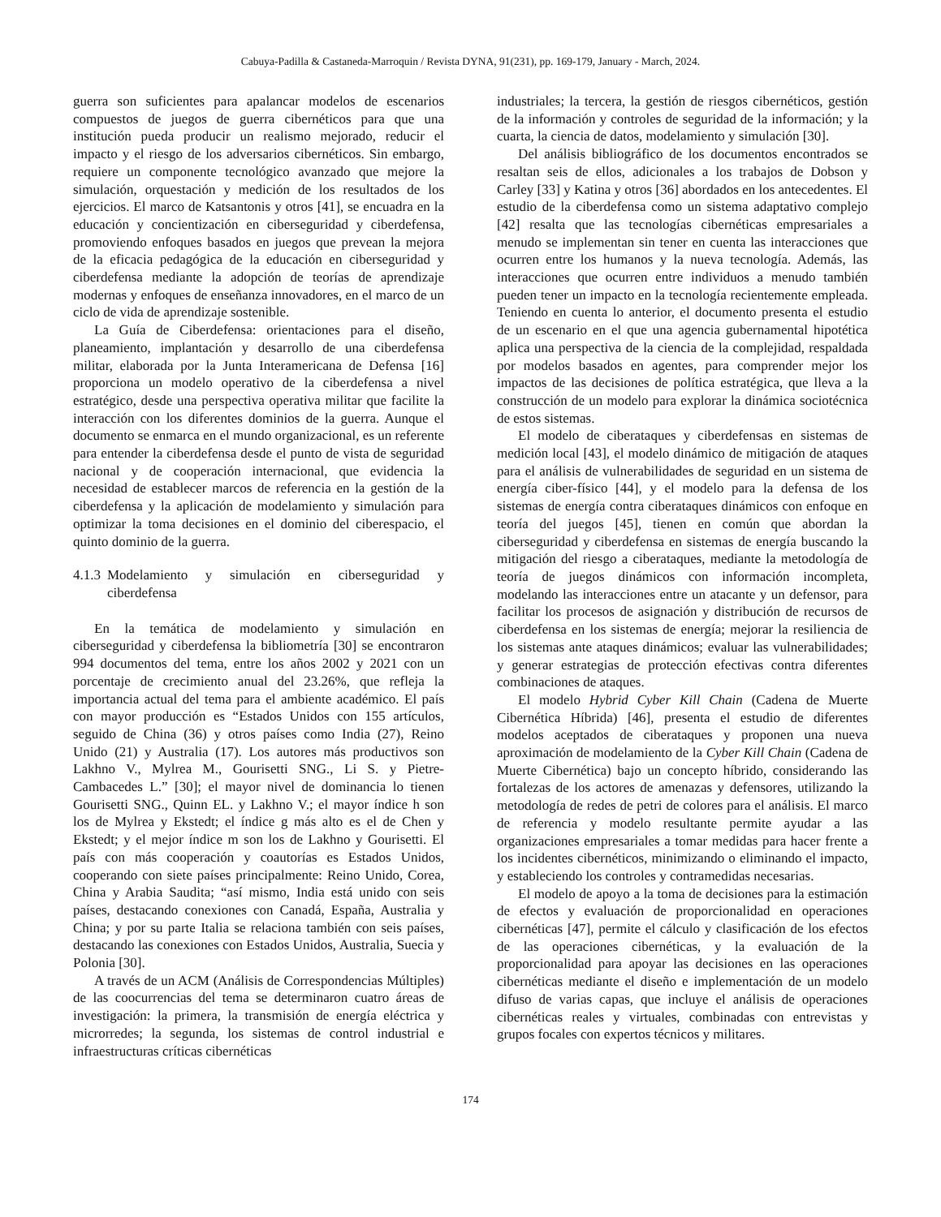Cabuya-Padilla & Castaneda-Marroquin / Revista DYNA, 91(231), pp. 169-179, January - March, 2024.
guerra son suficientes para apalancar modelos de escenarios compuestos de juegos de guerra cibernéticos para que una institución pueda producir un realismo mejorado, reducir el impacto y el riesgo de los adversarios cibernéticos. Sin embargo, requiere un componente tecnológico avanzado que mejore la simulación, orquestación y medición de los resultados de los ejercicios. El marco de Katsantonis y otros [41], se encuadra en la educación y concientización en ciberseguridad y ciberdefensa, promoviendo enfoques basados en juegos que prevean la mejora de la eficacia pedagógica de la educación en ciberseguridad y ciberdefensa mediante la adopción de teorías de aprendizaje modernas y enfoques de enseñanza innovadores, en el marco de un ciclo de vida de aprendizaje sostenible.
La Guía de Ciberdefensa: orientaciones para el diseño, planeamiento, implantación y desarrollo de una ciberdefensa militar, elaborada por la Junta Interamericana de Defensa [16] proporciona un modelo operativo de la ciberdefensa a nivel estratégico, desde una perspectiva operativa militar que facilite la interacción con los diferentes dominios de la guerra. Aunque el documento se enmarca en el mundo organizacional, es un referente para entender la ciberdefensa desde el punto de vista de seguridad nacional y de cooperación internacional, que evidencia la necesidad de establecer marcos de referencia en la gestión de la ciberdefensa y la aplicación de modelamiento y simulación para optimizar la toma decisiones en el dominio del ciberespacio, el quinto dominio de la guerra.
4.1.3 Modelamiento y simulación en ciberseguridad y ciberdefensa
En la temática de modelamiento y simulación en ciberseguridad y ciberdefensa la bibliometría [30] se encontraron 994 documentos del tema, entre los años 2002 y 2021 con un porcentaje de crecimiento anual del 23.26%, que refleja la importancia actual del tema para el ambiente académico. El país con mayor producción es “Estados Unidos con 155 artículos, seguido de China (36) y otros países como India (27), Reino Unido (21) y Australia (17). Los autores más productivos son Lakhno V., Mylrea M., Gourisetti SNG., Li S. y Pietre-Cambacedes L.” [30]; el mayor nivel de dominancia lo tienen Gourisetti SNG., Quinn EL. y Lakhno V.; el mayor índice h son los de Mylrea y Ekstedt; el índice g más alto es el de Chen y Ekstedt; y el mejor índice m son los de Lakhno y Gourisetti. El país con más cooperación y coautorías es Estados Unidos, cooperando con siete países principalmente: Reino Unido, Corea, China y Arabia Saudita; “así mismo, India está unido con seis países, destacando conexiones con Canadá, España, Australia y China; y por su parte Italia se relaciona también con seis países, destacando las conexiones con Estados Unidos, Australia, Suecia y Polonia [30].
A través de un ACM (Análisis de Correspondencias Múltiples) de las coocurrencias del tema se determinaron cuatro áreas de investigación: la primera, la transmisión de energía eléctrica y microrredes; la segunda, los sistemas de control industrial e infraestructuras críticas cibernéticas
industriales; la tercera, la gestión de riesgos cibernéticos, gestión de la información y controles de seguridad de la información; y la cuarta, la ciencia de datos, modelamiento y simulación [30].
Del análisis bibliográfico de los documentos encontrados se resaltan seis de ellos, adicionales a los trabajos de Dobson y Carley [33] y Katina y otros [36] abordados en los antecedentes. El estudio de la ciberdefensa como un sistema adaptativo complejo [42] resalta que las tecnologías cibernéticas empresariales a menudo se implementan sin tener en cuenta las interacciones que ocurren entre los humanos y la nueva tecnología. Además, las interacciones que ocurren entre individuos a menudo también pueden tener un impacto en la tecnología recientemente empleada. Teniendo en cuenta lo anterior, el documento presenta el estudio de un escenario en el que una agencia gubernamental hipotética aplica una perspectiva de la ciencia de la complejidad, respaldada por modelos basados en agentes, para comprender mejor los impactos de las decisiones de política estratégica, que lleva a la construcción de un modelo para explorar la dinámica sociotécnica de estos sistemas.
El modelo de ciberataques y ciberdefensas en sistemas de medición local [43], el modelo dinámico de mitigación de ataques para el análisis de vulnerabilidades de seguridad en un sistema de energía ciber-físico [44], y el modelo para la defensa de los sistemas de energía contra ciberataques dinámicos con enfoque en teoría del juegos [45], tienen en común que abordan la ciberseguridad y ciberdefensa en sistemas de energía buscando la mitigación del riesgo a ciberataques, mediante la metodología de teoría de juegos dinámicos con información incompleta, modelando las interacciones entre un atacante y un defensor, para facilitar los procesos de asignación y distribución de recursos de ciberdefensa en los sistemas de energía; mejorar la resiliencia de los sistemas ante ataques dinámicos; evaluar las vulnerabilidades; y generar estrategias de protección efectivas contra diferentes combinaciones de ataques.
El modelo Hybrid Cyber Kill Chain (Cadena de Muerte Cibernética Híbrida) [46], presenta el estudio de diferentes modelos aceptados de ciberataques y proponen una nueva aproximación de modelamiento de la Cyber Kill Chain (Cadena de Muerte Cibernética) bajo un concepto híbrido, considerando las fortalezas de los actores de amenazas y defensores, utilizando la metodología de redes de petri de colores para el análisis. El marco de referencia y modelo resultante permite ayudar a las organizaciones empresariales a tomar medidas para hacer frente a los incidentes cibernéticos, minimizando o eliminando el impacto, y estableciendo los controles y contramedidas necesarias.
El modelo de apoyo a la toma de decisiones para la estimación de efectos y evaluación de proporcionalidad en operaciones cibernéticas [47], permite el cálculo y clasificación de los efectos de las operaciones cibernéticas, y la evaluación de la proporcionalidad para apoyar las decisiones en las operaciones cibernéticas mediante el diseño e implementación de un modelo difuso de varias capas, que incluye el análisis de operaciones cibernéticas reales y virtuales, combinadas con entrevistas y grupos focales con expertos técnicos y militares.
174